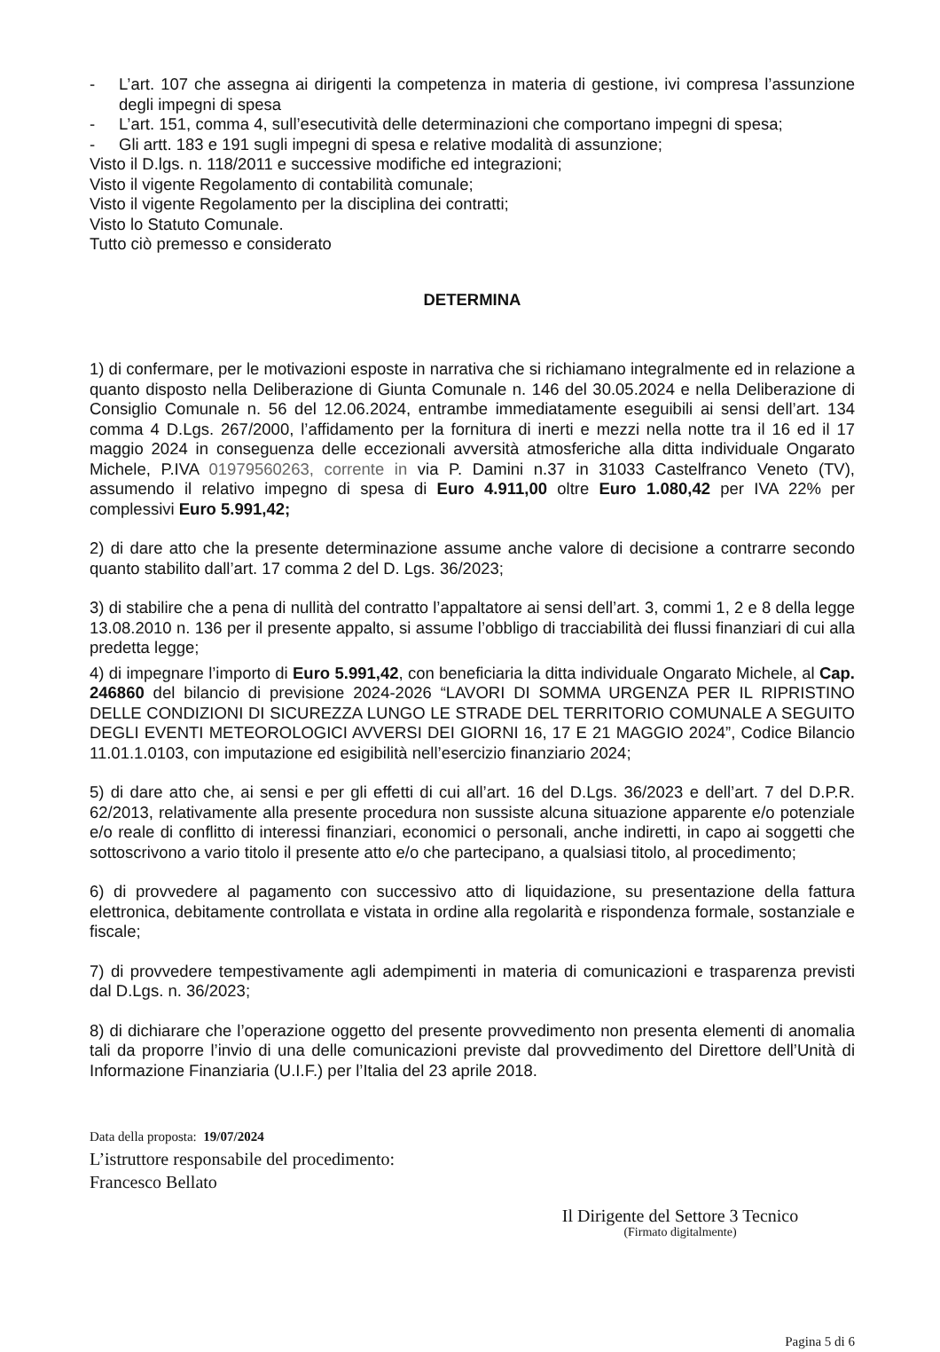- L’art. 107 che assegna ai dirigenti la competenza in materia di gestione, ivi compresa l’assunzione degli impegni di spesa
- L’art. 151, comma 4, sull’esecutività delle determinazioni che comportano impegni di spesa;
- Gli artt. 183 e 191 sugli impegni di spesa e relative modalità di assunzione;
Visto il D.lgs. n. 118/2011 e successive modifiche ed integrazioni;
Visto il vigente Regolamento di contabilità comunale;
Visto il vigente Regolamento per la disciplina dei contratti;
Visto lo Statuto Comunale.
Tutto ciò premesso e considerato
DETERMINA
1) di confermare, per le motivazioni esposte in narrativa che si richiamano integralmente ed in relazione a quanto disposto nella Deliberazione di Giunta Comunale n. 146 del 30.05.2024 e nella Deliberazione di Consiglio Comunale n. 56 del 12.06.2024, entrambe immediatamente eseguibili ai sensi dell’art. 134 comma 4 D.Lgs. 267/2000, l’affidamento per la fornitura di inerti e mezzi nella notte tra il 16 ed il 17 maggio 2024 in conseguenza delle eccezionali avversità atmosferiche alla ditta individuale Ongarato Michele, P.IVA 01979560263, corrente in via P. Damini n.37 in 31033 Castelfranco Veneto (TV), assumendo il relativo impegno di spesa di Euro 4.911,00 oltre Euro 1.080,42 per IVA 22% per complessivi Euro 5.991,42;
2) di dare atto che la presente determinazione assume anche valore di decisione a contrarre secondo quanto stabilito dall’art. 17 comma 2 del D. Lgs. 36/2023;
3) di stabilire che a pena di nullità del contratto l’appaltatore ai sensi dell’art. 3, commi 1, 2 e 8 della legge 13.08.2010 n. 136 per il presente appalto, si assume l’obbligo di tracciabilità dei flussi finanziari di cui alla predetta legge;
4) di impegnare l’importo di Euro 5.991,42, con beneficiaria la ditta individuale Ongarato Michele, al Cap. 246860 del bilancio di previsione 2024-2026 “LAVORI DI SOMMA URGENZA PER IL RIPRISTINO DELLE CONDIZIONI DI SICUREZZA LUNGO LE STRADE DEL TERRITORIO COMUNALE A SEGUITO DEGLI EVENTI METEOROLOGICI AVVERSI DEI GIORNI 16, 17 E 21 MAGGIO 2024”, Codice Bilancio 11.01.1.0103, con imputazione ed esigibilità nell’esercizio finanziario 2024;
5) di dare atto che, ai sensi e per gli effetti di cui all’art. 16 del D.Lgs. 36/2023 e dell’art. 7 del D.P.R. 62/2013, relativamente alla presente procedura non sussiste alcuna situazione apparente e/o potenziale e/o reale di conflitto di interessi finanziari, economici o personali, anche indiretti, in capo ai soggetti che sottoscrivono a vario titolo il presente atto e/o che partecipano, a qualsiasi titolo, al procedimento;
6) di provvedere al pagamento con successivo atto di liquidazione, su presentazione della fattura elettronica, debitamente controllata e vistata in ordine alla regolarità e rispondenza formale, sostanziale e fiscale;
7) di provvedere tempestivamente agli adempimenti in materia di comunicazioni e trasparenza previsti dal D.Lgs. n. 36/2023;
8) di dichiarare che l’operazione oggetto del presente provvedimento non presenta elementi di anomalia tali da proporre l’invio di una delle comunicazioni previste dal provvedimento del Direttore dell’Unità di Informazione Finanziaria (U.I.F.) per l’Italia del 23 aprile 2018.
Data della proposta: 19/07/2024
L’istruttore responsabile del procedimento:
Francesco Bellato
Il Dirigente del Settore 3 Tecnico
(Firmato digitalmente)
Pagina 5 di 6